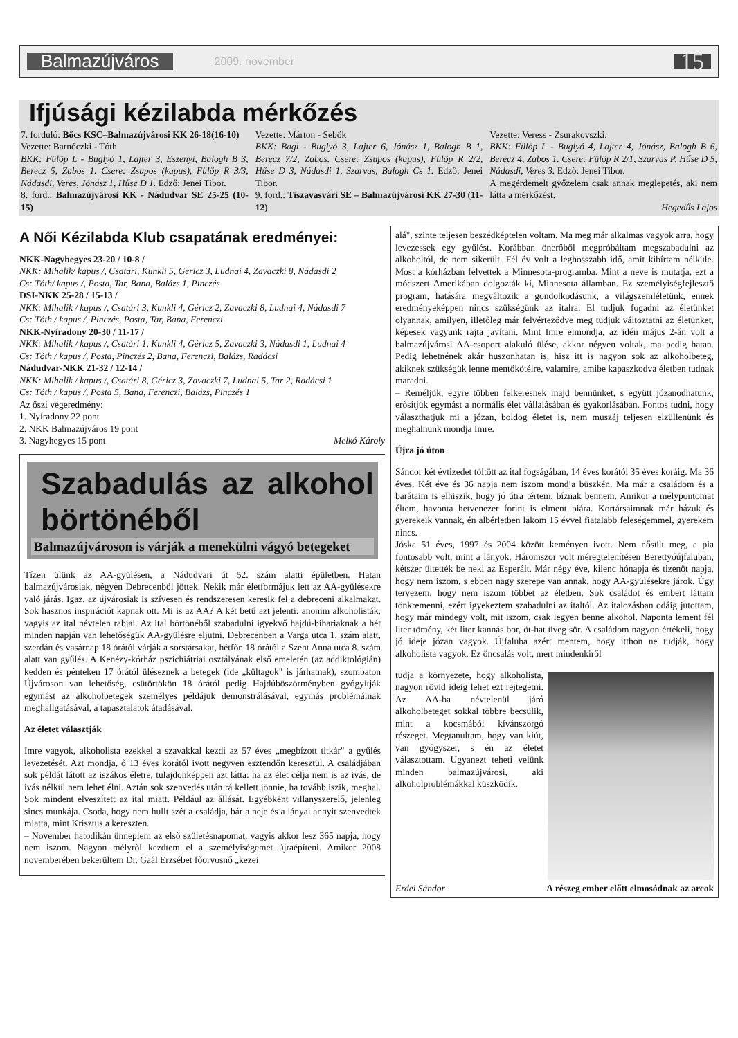Balmazújváros 2009. november 15
Ifjúsági kézilabda mérkőzés
7. forduló: Bőcs KSC–Balmazújvárosi KK 26-18(16-10)
Vezette: Barnóczki - Tóth
BKK: Fülöp L - Buglyó 1, Lajter 3, Eszenyi, Balogh B 3, Berecz 5, Zabos 1. Csere: Zsupos (kapus), Fülöp R 3/3, Nádasdi, Veres, Jónász 1, Hűse D 1. Edző: Jenei Tibor.
8. ford.: Balmazújvárosi KK - Nádudvar SE 25-25 (10-15)
Vezette: Márton - Sebők
BKK: Bagi - Buglyó 3, Lajter 6, Jónász 1, Balogh B 1, Berecz 7/2, Zabos. Csere: Zsupos (kapus), Fülöp R 2/2, Hűse D 3, Nádasdi 1, Szarvas, Balogh Cs 1. Edző: Jenei Tibor.
9. ford.: Tiszavasvári SE – Balmazújvárosi KK 27-30 (11-12)
Vezette: Veress - Zsurakovszki.
BKK: Fülöp L - Buglyó 4, Lajter 4, Jónász, Balogh B 6, Berecz 4, Zabos 1. Csere: Fülöp R 2/1, Szarvas P, Hűse D 5, Nádasdi, Veres 3. Edző: Jenei Tibor.
A megérdemelt győzelem csak annak meglepetés, aki nem látta a mérkőzést.
Hegedűs Lajos
A Női Kézilabda Klub csapatának eredményei:
NKK-Nagyhegyes 23-20 / 10-8 /
NKK: Mihalik/ kapus /, Csatári, Kunkli 5, Géricz 3, Ludnai 4, Zavaczki 8, Nádasdi 2
Cs: Tóth/ kapus /, Posta, Tar, Bana, Balázs 1, Pinczés
DSI-NKK 25-28 / 15-13 /
NKK: Mihalik / kapus /, Csatári 3, Kunkli 4, Géricz 2, Zavaczki 8, Ludnai 4, Nádasdi 7
Cs: Tóth / kapus /, Pinczés, Posta, Tar, Bana, Ferenczi
NKK-Nyíradony 20-30 / 11-17 /
NKK: Mihalik / kapus /, Csatári 1, Kunkli 4, Géricz 5, Zavaczki 3, Nádasdi 1, Ludnai 4
Cs: Tóth / kapus /, Posta, Pinczés 2, Bana, Ferenczi, Balázs, Radácsi
Nádudvar-NKK 21-32 / 12-14 /
NKK: Mihalik / kapus /, Csatári 8, Géricz 3, Zavaczki 7, Ludnai 5, Tar 2, Radácsi 1
Cs: Tóth / kapus /, Posta 5, Bana, Ferenczi, Balázs, Pinczés 1
Az őszi végeredmény:
1. Nyíradony 22 pont
2. NKK Balmazújváros 19 pont
3. Nagyhegyes 15 pont Melkó Károly
Szabadulás az alkohol börtönéből
Balmazújvároson is várják a menekülni vágyó betegeket
Tízen ülünk az AA-gyülésen, a Nádudvari út 52. szám alatti épületben. Hatan balmazújvárosiak, négyen Debrecenből jöttek. Nekik már életformájuk lett az AA-gyülésekre való járás. Igaz, az újvárosiak is szívesen és rendszeresen keresik fel a debreceni alkalmakat. Sok hasznos inspirációt kapnak ott. Mi is az AA? A két betű azt jelenti: anonim alkoholisták, vagyis az ital névtelen rabjai. Az ital börtönéből szabadulni igyekvő hajdú-bihariaknak a hét minden napján van lehetőségük AA-gyülésre eljutni. Debrecenben a Varga utca 1. szám alatt, szerdán és vasárnap 18 órától várják a sorstársakat, hétfőn 18 órától a Szent Anna utca 8. szám alatt van gyűlés. A Kenézy-kórház pszichiátriai osztályának első emeletén (az addiktológián) kedden és pénteken 17 órától üléseznek a betegek (ide „kültagok" is járhatnak), szombaton Újvároson van lehetőség, csütörtökön 18 órától pedig Hajdúböszörményben gyógyítják egymást az alkoholbetegek személyes példájuk demonstrálásával, egymás problémáinak meghallgatásával, a tapasztalatok átadásával.
Az életet választják
Imre vagyok, alkoholista ezekkel a szavakkal kezdi az 57 éves „megbízott titkár" a gyűlés levezetését. Azt mondja, ő 13 éves korától ivott negyven esztendőn keresztül. A családjában sok példát látott az iszákos életre, tulajdonképpen azt látta: ha az élet célja nem is az ivás, de ivás nélkül nem lehet élni. Aztán sok szenvedés után rá kellett jönnie, ha tovább iszik, meghal. Sok mindent elveszített az ital miatt. Például az állását. Egyébként villanyszerelő, jelenleg sincs munkája. Csoda, hogy nem hullt szét a családja, bár a neje és a lányai annyit szenvedtek miatta, mint Krisztus a kereszten.
– November hatodikán ünneplem az első születésnapomat, vagyis akkor lesz 365 napja, hogy nem iszom. Nagyon mélyről kezdtem el a személyiségemet újraépíteni. Amikor 2008 novemberében bekerültem Dr. Gaál Erzsébet főorvosnő „kezei
alá", szinte teljesen beszédképtelen voltam. Ma meg már alkalmas vagyok arra, hogy levezessek egy gyűlést. Korábban önerőből megpróbáltam megszabadulni az alkoholtól, de nem sikerült. Fél év volt a leghosszabb idő, amit kibírtam nélküle. Most a kórházban felvettek a Minnesota-programba. Mint a neve is mutatja, ezt a módszert Amerikában dolgozták ki, Minnesota államban. Ez személyiségfejlesztő program, hatására megváltozik a gondolkodásunk, a világszemléletünk, ennek eredményeképpen nincs szükségünk az italra. El tudjuk fogadni az életünket olyannak, amilyen, illetőleg már felvérteződve meg tudjuk változtatni az életünket, képesek vagyunk rajta javítani. Mint Imre elmondja, az idén május 2-án volt a balmazújvárosi AA-csoport alakuló ülése, akkor négyen voltak, ma pedig hatan. Pedig lehetnének akár huszonhatan is, hisz itt is nagyon sok az alkoholbeteg, akiknek szükségük lenne mentőkötélre, valamire, amibe kapaszkodva életben tudnak maradni.
– Reméljük, egyre többen felkeresnek majd bennünket, s együtt józanodhatunk, erősítjük egymást a normális élet vállalásában és gyakorlásában. Fontos tudni, hogy választhatjuk mi a józan, boldog életet is, nem muszáj teljesen elzüllenünk és meghalnunk mondja Imre.
Újra jó úton
Sándor két évtizedet töltött az ital fogságában, 14 éves korától 35 éves koráig. Ma 36 éves. Két éve és 36 napja nem iszom mondja büszkén. Ma már a családom és a barátaim is elhiszik, hogy jó útra tértem, bíznak bennem. Amikor a mélypontomat éltem, havonta hetvenezer forint is elment piára. Kortársaimnak már házuk és gyerekeik vannak, én albérletben lakom 15 évvel fiatalabb feleségemmel, gyerekem nincs.
Jóska 51 éves, 1997 és 2004 között keményen ivott. Nem nősült meg, a pia fontosabb volt, mint a lányok. Háromszor volt méregtelenítésen Berettyóújfaluban, kétszer ültették be neki az Esperált. Már négy éve, kilenc hónapja és tizenöt napja, hogy nem iszom, s ebben nagy szerepe van annak, hogy AA-gyülésekre járok. Úgy tervezem, hogy nem iszom többet az életben. Sok családot és embert láttam tönkremenni, ezért igyekeztem szabadulni az italtól. Az italozásban odáig jutottam, hogy már mindegy volt, mit iszom, csak legyen benne alkohol. Naponta lement fél liter tömény, két liter kannás bor, öt-hat üveg sör. A családom nagyon értékeli, hogy jó ideje józan vagyok. Újfaluba azért mentem, hogy itthon ne tudják, hogy alkoholista vagyok. Ez öncsalás volt, mert mindenkiről
tudja a környezete, hogy alkoholista, nagyon rövid ideig lehet ezt rejtegetni. Az AA-ba névtelenül járó alkoholbeteget sokkal többre becsülik, mint a kocsmából kívánszorgó részeget. Megtanultam, hogy van kiút, van gyógyszer, s én az életet választottam. Ugyanezt teheti velünk minden balmazújvárosi, aki alkoholproblémákkal küszködik.
Erdei Sándor A részeg ember előtt elmosódnak az arcok